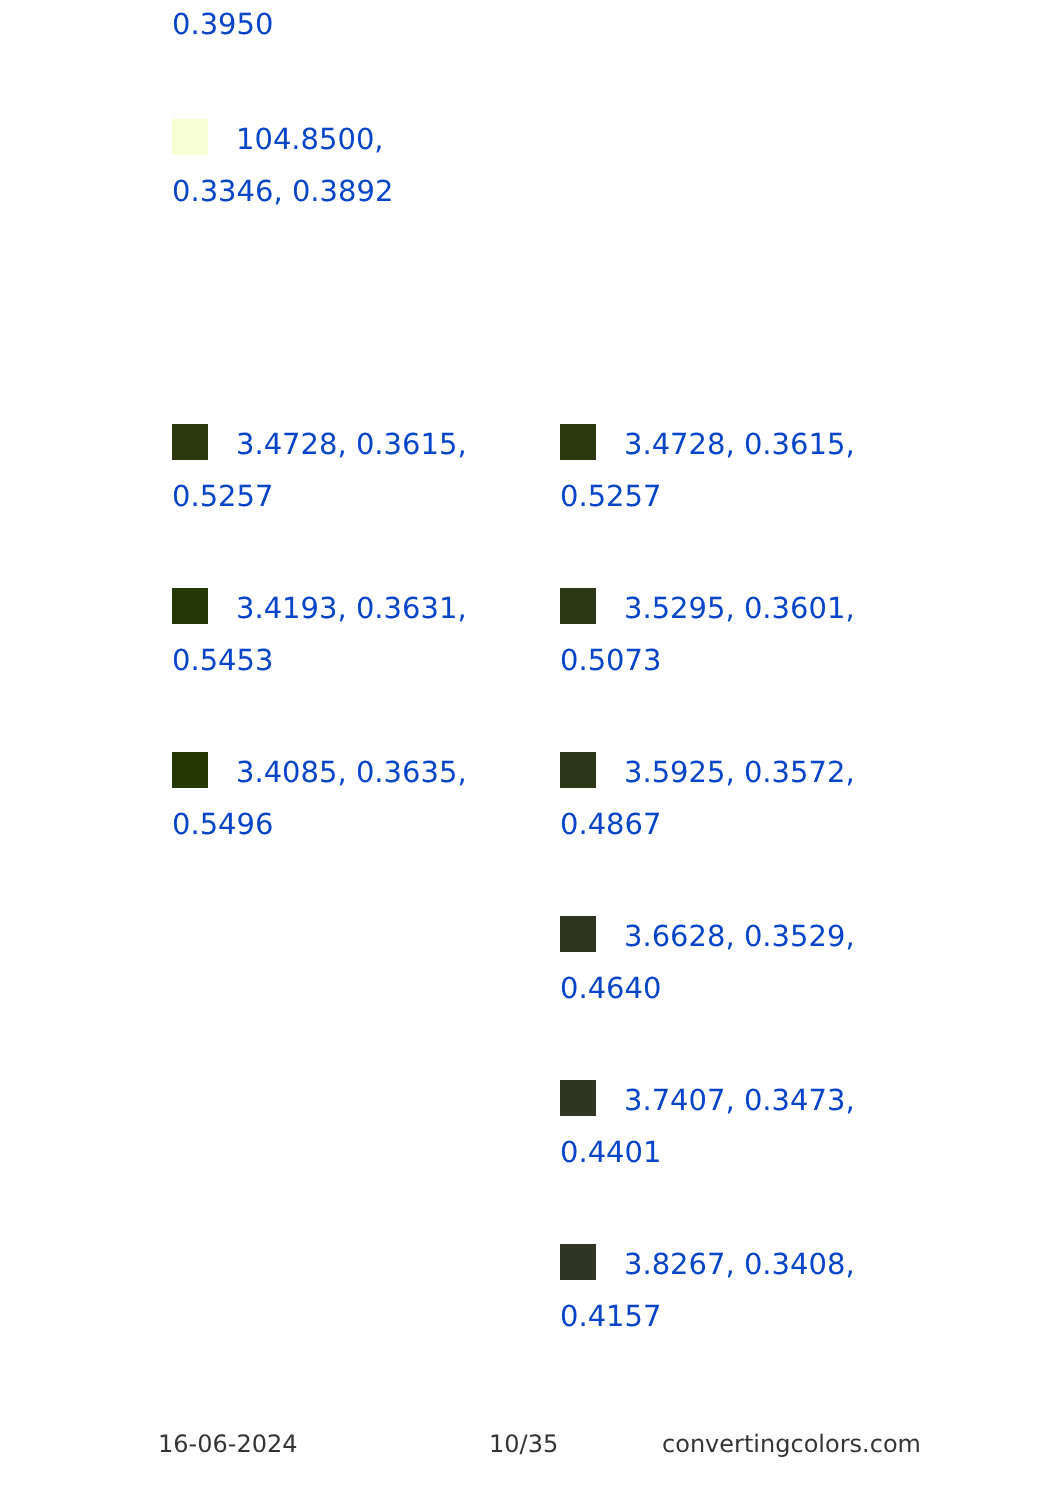0.3950
104.8500, 0.3346, 0.3892
3.4728, 0.3615, 0.5257
3.4193, 0.3631, 0.5453
3.4085, 0.3635, 0.5496
3.4728, 0.3615, 0.5257
3.5295, 0.3601, 0.5073
3.5925, 0.3572, 0.4867
3.6628, 0.3529, 0.4640
3.7407, 0.3473, 0.4401
3.8267, 0.3408, 0.4157
16-06-2024 10/35 convertingcolors.com